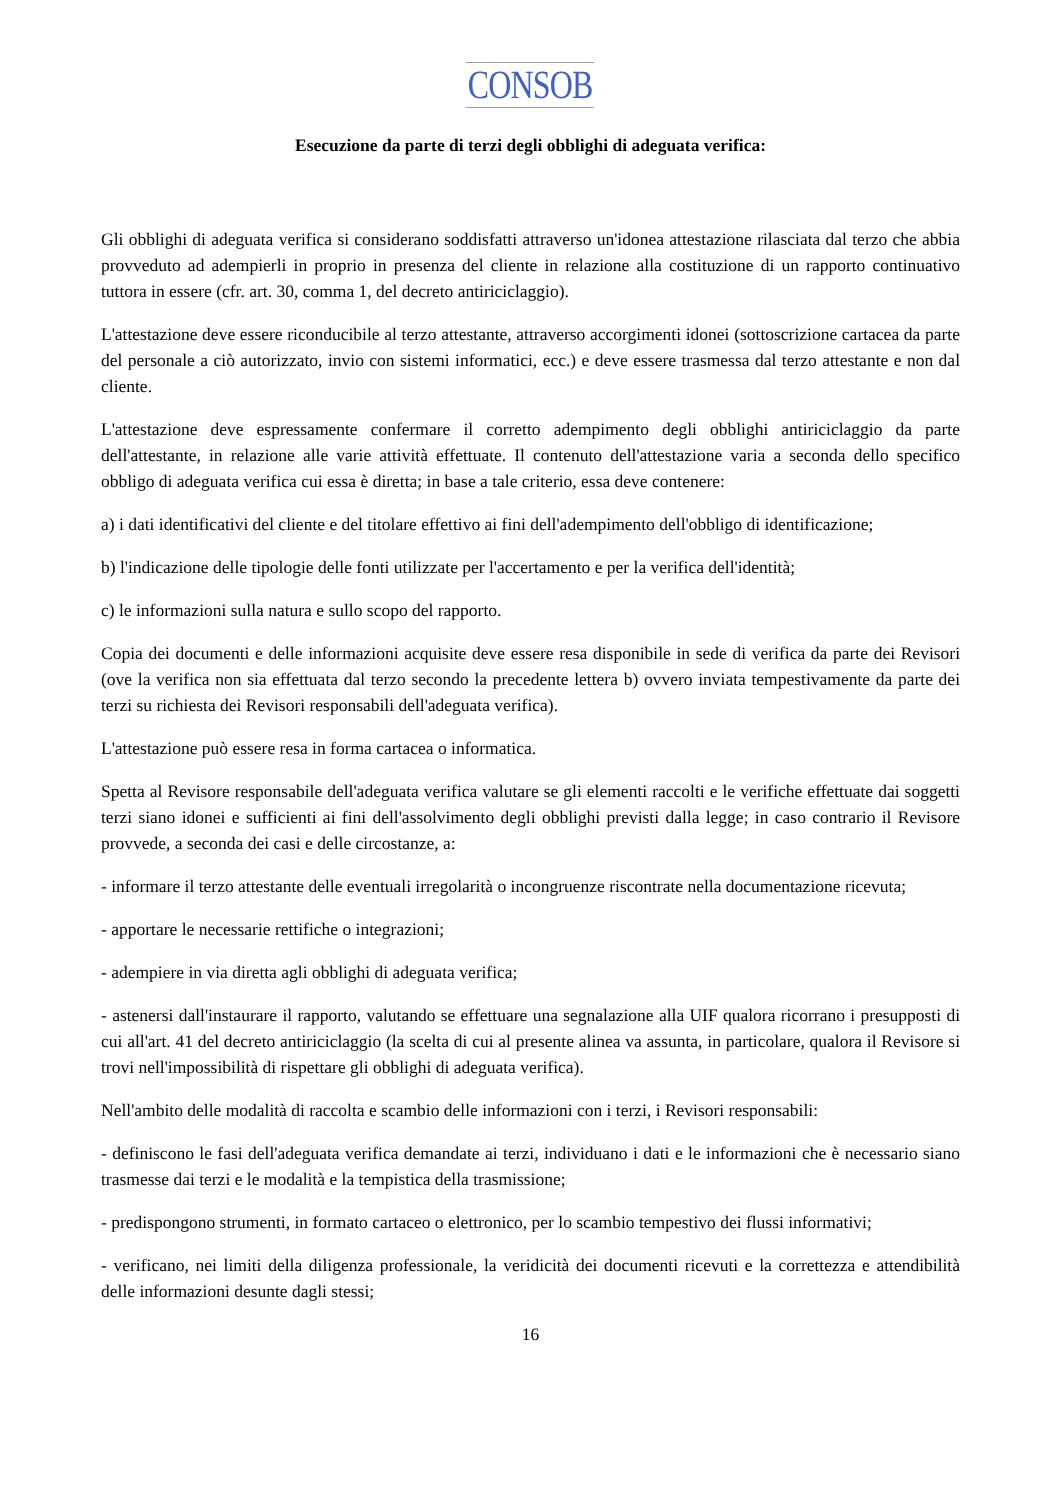CONSOB
Esecuzione da parte di terzi degli obblighi di adeguata verifica:
Gli obblighi di adeguata verifica si considerano soddisfatti attraverso un'idonea attestazione rilasciata dal terzo che abbia provveduto ad adempierli in proprio in presenza del cliente in relazione alla costituzione di un rapporto continuativo tuttora in essere (cfr. art. 30, comma 1, del decreto antiriciclaggio).
L'attestazione deve essere riconducibile al terzo attestante, attraverso accorgimenti idonei (sottoscrizione cartacea da parte del personale a ciò autorizzato, invio con sistemi informatici, ecc.) e deve essere trasmessa dal terzo attestante e non dal cliente.
L'attestazione deve espressamente confermare il corretto adempimento degli obblighi antiriciclaggio da parte dell'attestante, in relazione alle varie attività effettuate. Il contenuto dell'attestazione varia a seconda dello specifico obbligo di adeguata verifica cui essa è diretta; in base a tale criterio, essa deve contenere:
a) i dati identificativi del cliente e del titolare effettivo ai fini dell'adempimento dell'obbligo di identificazione;
b) l'indicazione delle tipologie delle fonti utilizzate per l'accertamento e per la verifica dell'identità;
c) le informazioni sulla natura e sullo scopo del rapporto.
Copia dei documenti e delle informazioni acquisite deve essere resa disponibile in sede di verifica da parte dei Revisori (ove la verifica non sia effettuata dal terzo secondo la precedente lettera b) ovvero inviata tempestivamente da parte dei terzi su richiesta dei Revisori responsabili dell'adeguata verifica).
L'attestazione può essere resa in forma cartacea o informatica.
Spetta al Revisore responsabile dell'adeguata verifica valutare se gli elementi raccolti e le verifiche effettuate dai soggetti terzi siano idonei e sufficienti ai fini dell'assolvimento degli obblighi previsti dalla legge; in caso contrario il Revisore provvede, a seconda dei casi e delle circostanze, a:
- informare il terzo attestante delle eventuali irregolarità o incongruenze riscontrate nella documentazione ricevuta;
- apportare le necessarie rettifiche o integrazioni;
- adempiere in via diretta agli obblighi di adeguata verifica;
- astenersi dall'instaurare il rapporto, valutando se effettuare una segnalazione alla UIF qualora ricorrano i presupposti di cui all'art. 41 del decreto antiriciclaggio (la scelta di cui al presente alinea va assunta, in particolare, qualora il Revisore si trovi nell'impossibilità di rispettare gli obblighi di adeguata verifica).
Nell'ambito delle modalità di raccolta e scambio delle informazioni con i terzi, i Revisori responsabili:
- definiscono le fasi dell'adeguata verifica demandate ai terzi, individuano i dati e le informazioni che è necessario siano trasmesse dai terzi e le modalità e la tempistica della trasmissione;
- predispongono strumenti, in formato cartaceo o elettronico, per lo scambio tempestivo dei flussi informativi;
- verificano, nei limiti della diligenza professionale, la veridicità dei documenti ricevuti e la correttezza e attendibilità delle informazioni desunte dagli stessi;
16